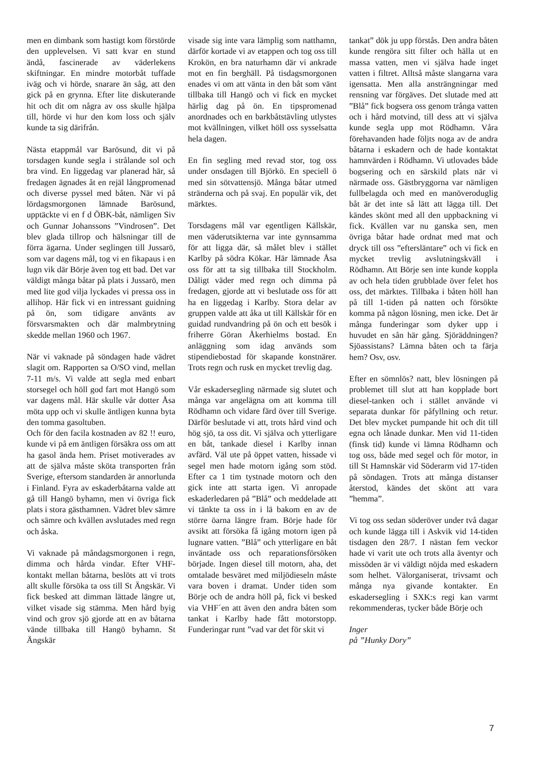men en dimbank som hastigt kom förstörde den upplevelsen. Vi satt kvar en stund ändå, fascinerade av väderlekens skiftningar. En mindre motorbåt tuffade iväg och vi hörde, snarare än såg, att den gick på en grynna. Efter lite diskuterande hit och dit om några av oss skulle hjälpa till, hörde vi hur den kom loss och själv kunde ta sig därifrån.
Nästa etappmål var Barösund, dit vi på torsdagen kunde segla i strålande sol och bra vind. En liggedag var planerad här, så fredagen ägnades åt en rejäl långpromenad och diverse pyssel med båten. När vi på lördagsmorgonen lämnade Barösund, upptäckte vi en f d ÖBK-båt, nämligen Siv och Gunnar Johanssons ”Vindrosen”. Det blev glada tillrop och hälsningar till de förra ägarna. Under seglingen till Jussarö, som var dagens mål, tog vi en fikapaus i en lugn vik där Börje även tog ett bad. Det var väldigt många båtar på plats i Jussarö, men med lite god vilja lyckades vi pressa oss in allihop. Här fick vi en intressant guidning på ön, som tidigare använts av försvarsmakten och där malmbrytning skedde mellan 1960 och 1967.
När vi vaknade på söndagen hade vädret slagit om. Rapporten sa O/SO vind, mellan 7-11 m/s. Vi valde att segla med enbart storsegel och höll god fart mot Hangö som var dagens mål. Här skulle vår dotter Åsa möta upp och vi skulle äntligen kunna byta den tomma gasoltuben.
Och för den facila kostnaden av 82 !! euro, kunde vi på em äntligen försäkra oss om att ha gasol ända hem. Priset motiverades av att de själva måste sköta transporten från Sverige, eftersom standarden är annorlunda i Finland. Fyra av eskaderbåtarna valde att gå till Hangö byhamn, men vi övriga fick plats i stora gästhamnen. Vädret blev sämre och sämre och kvällen avslutades med regn och åska.
Vi vaknade på måndagsmorgonen i regn, dimma och hårda vindar. Efter VHF-kontakt mellan båtarna, beslöts att vi trots allt skulle försöka ta oss till St Ängskär. Vi fick besked att dimman lättade längre ut, vilket visade sig stämma. Men hård byig vind och grov sjö gjorde att en av båtarna vände tillbaka till Hangö byhamn. St Ängskär
visade sig inte vara lämplig som natthamn, därför kortade vi av etappen och tog oss till Krokön, en bra naturhamn där vi ankrade mot en fin berghäll. På tisdagsmorgonen enades vi om att vänta in den båt som vänt tillbaka till Hangö och vi fick en mycket härlig dag på ön. En tipspromenad anordnades och en barkbåtstävling utlystes mot kvällningen, vilket höll oss sysselsatta hela dagen.
En fin segling med revad stor, tog oss under onsdagen till Björkö. En speciell ö med sin sötvattensjö. Många båtar utmed stränderna och på svaj. En populär vik, det märktes.
Torsdagens mål var egentligen Källskär, men väderutsikterna var inte gynnsamma för att ligga där, så målet blev i stället Karlby på södra Kökar. Här lämnade Åsa oss för att ta sig tillbaka till Stockholm. Dåligt väder med regn och dimma på fredagen, gjorde att vi beslutade oss för att ha en liggedag i Karlby. Stora delar av gruppen valde att åka ut till Källskär för en guidad rundvandring på ön och ett besök i friherre Göran Åkerhielms bostad. En anläggning som idag används som stipendiebostad för skapande konstnärer. Trots regn och rusk en mycket trevlig dag.
Vår eskadersegling närmade sig slutet och många var angelägna om att komma till Rödhamn och vidare färd över till Sverige. Därför beslutade vi att, trots hård vind och hög sjö, ta oss dit. Vi själva och ytterligare en båt, tankade diesel i Karlby innan avfärd. Väl ute på öppet vatten, hissade vi segel men hade motorn igång som stöd. Efter ca 1 tim tystnade motorn och den gick inte att starta igen. Vi anropade eskaderledaren på ”Blå” och meddelade att vi tänkte ta oss in i lä bakom en av de större öarna längre fram. Börje hade för avsikt att försöka få igång motorn igen på lugnare vatten. ”Blå” och ytterligare en båt inväntade oss och reparationsförsöken började. Ingen diesel till motorn, aha, det omtalade besväret med miljödieseln måste vara boven i dramat. Under tiden som Börje och de andra höll på, fick vi besked via VHF´en att även den andra båten som tankat i Karlby hade fått motorstopp. Funderingar runt ”vad var det för skit vi
tankat” dök ju upp förstås. Den andra båten kunde rengöra sitt filter och hälla ut en massa vatten, men vi själva hade inget vatten i filtret. Alltså måste slangarna vara igensatta. Men alla ansträngningar med rensning var förgäves. Det slutade med att ”Blå” fick bogsera oss genom trånga vatten och i hård motvind, till dess att vi själva kunde segla upp mot Rödhamn. Våra förehavanden hade följts noga av de andra båtarna i eskadern och de hade kontaktat hamnvärden i Rödhamn. Vi utlovades både bogsering och en särskild plats när vi närmade oss. Gästbryggorna var nämligen fullbelagda och med en manöveroduglig båt är det inte så lätt att lägga till. Det kändes skönt med all den uppbackning vi fick. Kvällen var nu ganska sen, men övriga båtar hade ordnat med mat och dryck till oss ”eftersläntare” och vi fick en mycket trevlig avslutningskväll i Rödhamn. Att Börje sen inte kunde koppla av och hela tiden grubblade över felet hos oss, det märktes. Tillbaka i båten höll han på till 1-tiden på natten och försökte komma på någon lösning, men icke. Det är många funderingar som dyker upp i huvudet en sån här gång. Sjöräddningen? Sjöassistans? Lämna båten och ta färja hem? Osv, osv.
Efter en sömnlös? natt, blev lösningen på problemet till slut att han kopplade bort diesel-tanken och i stället använde vi separata dunkar för påfyllning och retur. Det blev mycket pumpande hit och dit till egna och lånade dunkar. Men vid 11-tiden (finsk tid) kunde vi lämna Rödhamn och tog oss, både med segel och för motor, in till St Hamnskär vid Söderarm vid 17-tiden på söndagen. Trots att många distanser återstod, kändes det skönt att vara ”hemma”.
Vi tog oss sedan söderöver under två dagar och kunde lägga till i Askvik vid 14-tiden tisdagen den 28/7. I nästan fem veckor hade vi varit ute och trots alla äventyr och missöden är vi väldigt nöjda med eskadern som helhet. Välorganiserat, trivsamt och många nya givande kontakter. En eskadersegling i SXK:s regi kan varmt rekommenderas, tycker både Börje och
Inger
på ”Hunky Dory”
7